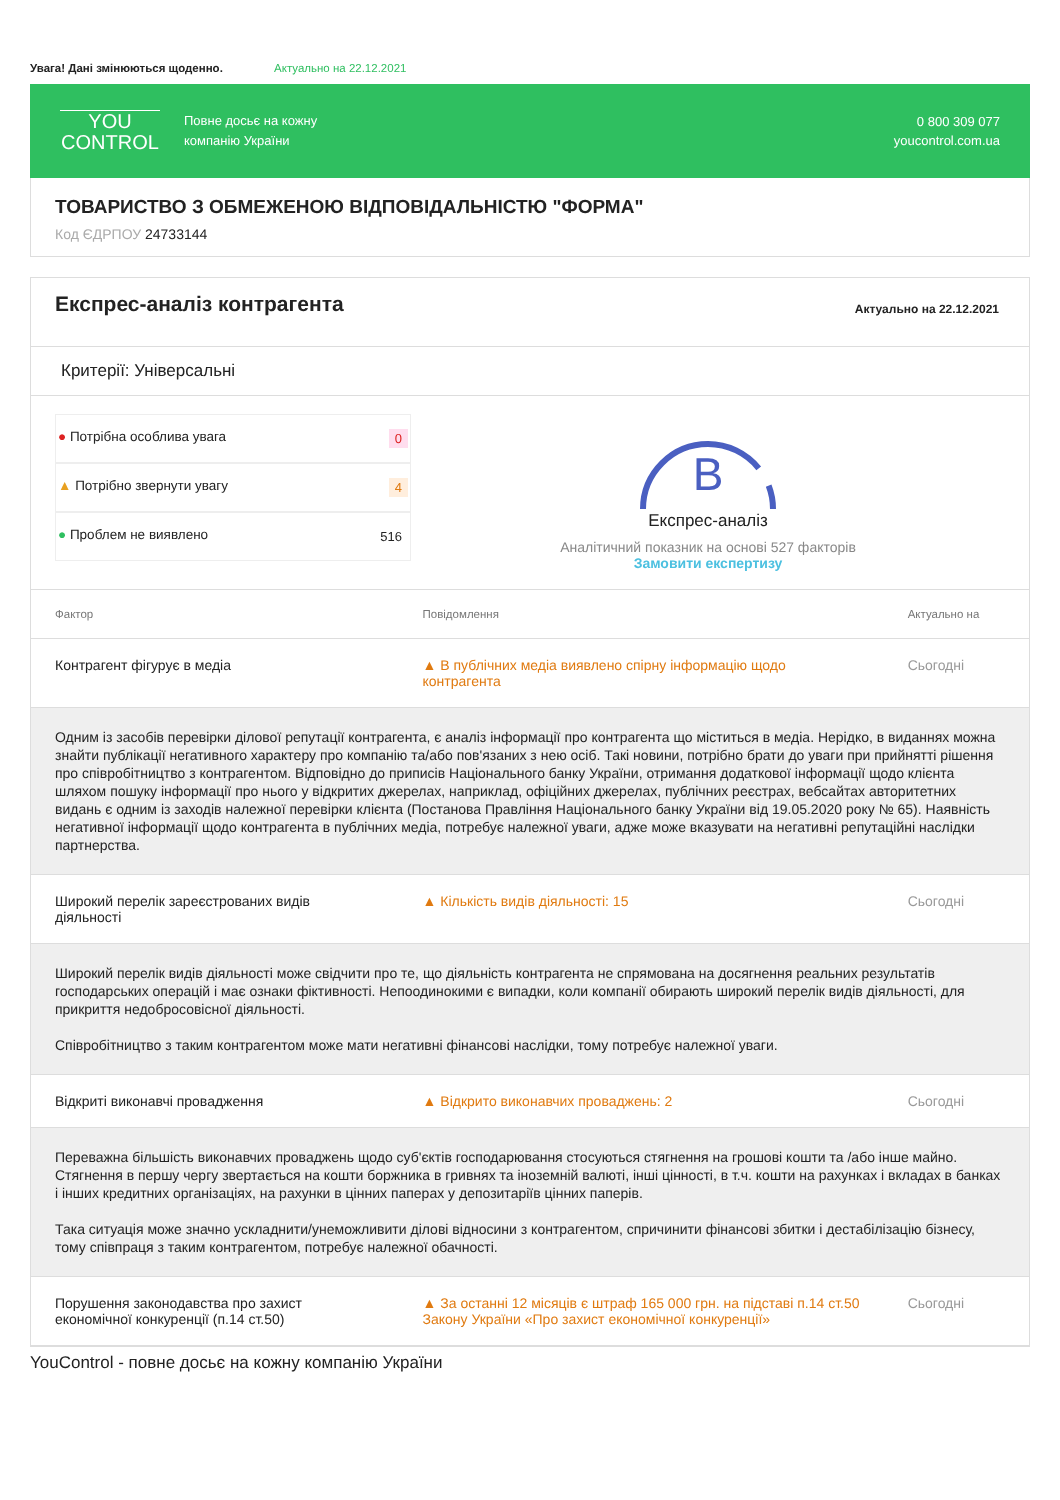Увага! Дані змінюються щоденно. Актуально на 22.12.2021
YOU
CONTROL
Повне досьє на кожну
компанію України
0 800 309 077
youcontrol.com.ua
ТОВАРИСТВО З ОБМЕЖЕНОЮ ВІДПОВІДАЛЬНІСТЮ "ФОРМА"
Код ЄДРПОУ 24733144
Експрес-аналіз контрагента
Актуально на 22.12.2021
Критерії: Універсальні
● Потрібна особлива увага 0
▲ Потрібно звернути увагу 4
● Проблем не виявлено 516
B
Експрес-аналіз
Аналітичний показник на основі 527 факторів
Замовити експертизу
| Фактор | Повідомлення | Актуально на |
| --- | --- | --- |
| Контрагент фігурує в медіа | ▲ В публічних медіа виявлено спірну інформацію щодо контрагента | Сьогодні |
| Одним із засобів перевірки ділової репутації контрагента, є аналіз інформації про контрагента що міститься в медіа. Нерідко, в виданнях можна знайти публікації негативного характеру про компанію та/або пов'язаних з нею осіб. Такі новини, потрібно брати до уваги при прийнятті рішення про співробітництво з контрагентом. Відповідно до приписів Національного банку України, отримання додаткової інформації щодо клієнта шляхом пошуку інформації про нього у відкритих джерелах, наприклад, офіційних джерелах, публічних реєстрах, вебсайтах авторитетних видань є одним із заходів належної перевірки клієнта (Постанова Правління Національного банку України від 19.05.2020 року № 65). Наявність негативної інформації щодо контрагента в публічних медіа, потребує належної уваги, адже може вказувати на негативні репутаційні наслідки партнерства. | | |
| Широкий перелік зареєстрованих видів діяльності | ▲ Кількість видів діяльності: 15 | Сьогодні |
| Широкий перелік видів діяльності може свідчити про те, що діяльність контрагента не спрямована на досягнення реальних результатів господарських операцій і має ознаки фіктивності. Непоодинокими є випадки, коли компанії обирають широкий перелік видів діяльності, для прикриття недобросовісної діяльності. Співробітництво з таким контрагентом може мати негативні фінансові наслідки, тому потребує належної уваги. | | |
| Відкриті виконавчі провадження | ▲ Відкрито виконавчих проваджень: 2 | Сьогодні |
| Переважна більшість виконавчих проваджень щодо суб'єктів господарювання стосуються стягнення на грошові кошти та /або інше майно. Стягнення в першу чергу звертається на кошти боржника в гривнях та іноземній валюті, інші цінності, в т.ч. кошти на рахунках і вкладах в банках і інших кредитних організаціях, на рахунки в цінних паперах у депозитаріїв цінних паперів. Така ситуація може значно ускладнити/унеможливити ділові відносини з контрагентом, спричинити фінансові збитки і дестабілізацію бізнесу, тому співпраця з таким контрагентом, потребує належної обачності. | | |
| Порушення законодавства про захист економічної конкуренції (п.14 ст.50) | ▲ За останні 12 місяців є штраф 165 000 грн. на підставі п.14 ст.50 Закону України «Про захист економічної конкуренції» | Сьогодні |
YouControl - повне досьє на кожну компанію України